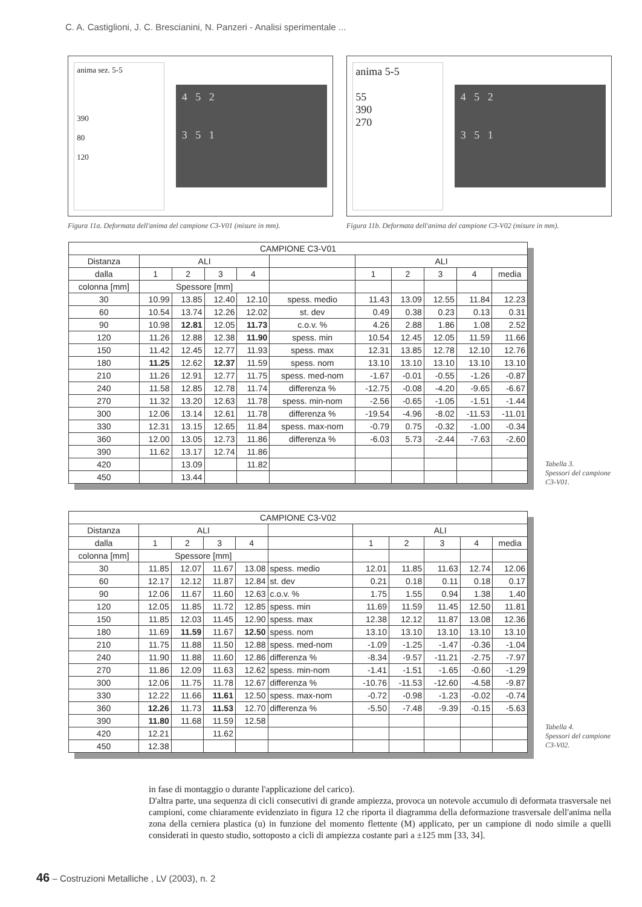C. A. Castiglioni, J. C. Brescianini, N. Panzeri - Analisi sperimentale ...
anima sez. 5-5
390
80
120
4 5 2
3 5 1
Figura 11a. Deformata dell'anima del campione C3-V01 (misure in mm).
anima 5-5
55
390
270
4 5 2
3 5 1
Figura 11b. Deformata dell'anima del campione C3-V02 (misure in mm).
| CAMPIONE C3-V01 | | | | | | | | | | |
| Distanza | ALI | | | | | ALI | | | | |
| dalla | 1 | 2 | 3 | 4 | | 1 | 2 | 3 | 4 | media |
| colonna [mm] | Spessore [mm] | | | | | | | | | |
| 30 | 10.99 | 13.85 | 12.40 | 12.10 | spess. medio | 11.43 | 13.09 | 12.55 | 11.84 | 12.23 |
| 60 | 10.54 | 13.74 | 12.26 | 12.02 | st. dev | 0.49 | 0.38 | 0.23 | 0.13 | 0.31 |
| 90 | 10.98 | 12.81 | 12.05 | 11.73 | c.o.v. % | 4.26 | 2.88 | 1.86 | 1.08 | 2.52 |
| 120 | 11.26 | 12.88 | 12.38 | 11.90 | spess. min | 10.54 | 12.45 | 12.05 | 11.59 | 11.66 |
| 150 | 11.42 | 12.45 | 12.77 | 11.93 | spess. max | 12.31 | 13.85 | 12.78 | 12.10 | 12.76 |
| 180 | 11.25 | 12.62 | 12.37 | 11.59 | spess. nom | 13.10 | 13.10 | 13.10 | 13.10 | 13.10 |
| 210 | 11.26 | 12.91 | 12.77 | 11.75 | spess. med-nom | -1.67 | -0.01 | -0.55 | -1.26 | -0.87 |
| 240 | 11.58 | 12.85 | 12.78 | 11.74 | differenza % | -12.75 | -0.08 | -4.20 | -9.65 | -6.67 |
| 270 | 11.32 | 13.20 | 12.63 | 11.78 | spess. min-nom | -2.56 | -0.65 | -1.05 | -1.51 | -1.44 |
| 300 | 12.06 | 13.14 | 12.61 | 11.78 | differenza % | -19.54 | -4.96 | -8.02 | -11.53 | -11.01 |
| 330 | 12.31 | 13.15 | 12.65 | 11.84 | spess. max-nom | -0.79 | 0.75 | -0.32 | -1.00 | -0.34 |
| 360 | 12.00 | 13.05 | 12.73 | 11.86 | differenza % | -6.03 | 5.73 | -2.44 | -7.63 | -2.60 |
| 390 | 11.62 | 13.17 | 12.74 | 11.86 | | | | | | |
| 420 | | 13.09 | | 11.82 | | | | | | |
| 450 | | 13.44 | | | | | | | | |
Tabella 3.
Spessori del campione C3-V01.
| CAMPIONE C3-V02 | | | | | | | | | | |
| Distanza | ALI | | | | | ALI | | | | |
| dalla | 1 | 2 | 3 | 4 | | 1 | 2 | 3 | 4 | media |
| colonna [mm] | Spessore [mm] | | | | | | | | | |
| 30 | 11.85 | 12.07 | 11.67 | 13.08 | spess. medio | 12.01 | 11.85 | 11.63 | 12.74 | 12.06 |
| 60 | 12.17 | 12.12 | 11.87 | 12.84 | st. dev | 0.21 | 0.18 | 0.11 | 0.18 | 0.17 |
| 90 | 12.06 | 11.67 | 11.60 | 12.63 | c.o.v. % | 1.75 | 1.55 | 0.94 | 1.38 | 1.40 |
| 120 | 12.05 | 11.85 | 11.72 | 12.85 | spess. min | 11.69 | 11.59 | 11.45 | 12.50 | 11.81 |
| 150 | 11.85 | 12.03 | 11.45 | 12.90 | spess. max | 12.38 | 12.12 | 11.87 | 13.08 | 12.36 |
| 180 | 11.69 | 11.59 | 11.67 | 12.50 | spess. nom | 13.10 | 13.10 | 13.10 | 13.10 | 13.10 |
| 210 | 11.75 | 11.88 | 11.50 | 12.88 | spess. med-nom | -1.09 | -1.25 | -1.47 | -0.36 | -1.04 |
| 240 | 11.90 | 11.88 | 11.60 | 12.86 | differenza % | -8.34 | -9.57 | -11.21 | -2.75 | -7.97 |
| 270 | 11.86 | 12.09 | 11.63 | 12.62 | spess. min-nom | -1.41 | -1.51 | -1.65 | -0.60 | -1.29 |
| 300 | 12.06 | 11.75 | 11.78 | 12.67 | differenza % | -10.76 | -11.53 | -12.60 | -4.58 | -9.87 |
| 330 | 12.22 | 11.66 | 11.61 | 12.50 | spess. max-nom | -0.72 | -0.98 | -1.23 | -0.02 | -0.74 |
| 360 | 12.26 | 11.73 | 11.53 | 12.70 | differenza % | -5.50 | -7.48 | -9.39 | -0.15 | -5.63 |
| 390 | 11.80 | 11.68 | 11.59 | 12.58 | | | | | | |
| 420 | 12.21 | | 11.62 | | | | | | | |
| 450 | 12.38 | | | | | | | | | |
Tabella 4.
Spessori del campione C3-V02.
in fase di montaggio o durante l'applicazione del carico).
D'altra parte, una sequenza di cicli consecutivi di grande ampiezza, provoca un notevole accumulo di deformata trasversale nei campioni, come chiaramente evidenziato in figura 12 che riporta il diagramma della deformazione trasversale dell'anima nella zona della cerniera plastica (u) in funzione del momento flettente (M) applicato, per un campione di nodo simile a quelli considerati in questo studio, sottoposto a cicli di ampiezza costante pari a ±125 mm [33, 34].
46 – Costruzioni Metalliche , LV (2003), n. 2